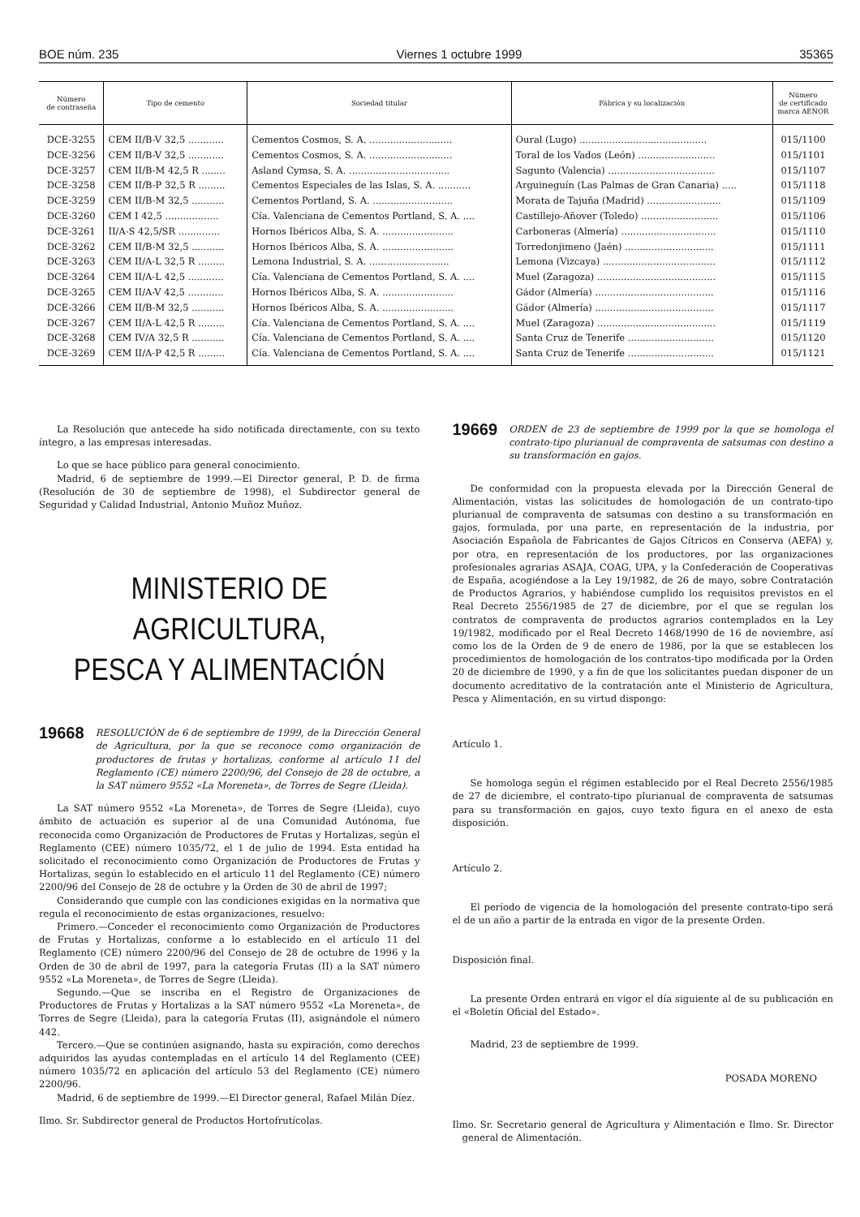BOE núm. 235 Viernes 1 octubre 1999 35365
| Número de contraseña | Tipo de cemento | Sociedad titular | Fábrica y su localización | Número de certificado marca AENOR |
| --- | --- | --- | --- | --- |
| DCE-3255 | CEM II/B-V 32,5 ............ | Cementos Cosmos, S. A. ............................ | Oural (Lugo) ........................................... | 015/1100 |
| DCE-3256 | CEM II/B-V 32,5 ............ | Cementos Cosmos, S. A. ............................ | Toral de los Vados (León) .......................... | 015/1101 |
| DCE-3257 | CEM II/B-M 42,5 R ........ | Asland Cymsa, S. A. .................................. | Sagunto (Valencia) .................................... | 015/1107 |
| DCE-3258 | CEM II/B-P 32,5 R ......... | Cementos Especiales de las Islas, S. A. ........... | Arguineguín (Las Palmas de Gran Canaria) ..... | 015/1118 |
| DCE-3259 | CEM II/B-M 32,5 ........... | Cementos Portland, S. A. ........................... | Morata de Tajuña (Madrid) ......................... | 015/1109 |
| DCE-3260 | CEM I 42,5 .................. | Cía. Valenciana de Cementos Portland, S. A. .... | Castillejo-Añover (Toledo) .......................... | 015/1106 |
| DCE-3261 | II/A-S 42,5/SR .............. | Hornos Ibéricos Alba, S. A. ........................ | Carboneras (Almería) ................................ | 015/1110 |
| DCE-3262 | CEM II/B-M 32,5 ........... | Hornos Ibéricos Alba, S. A. ........................ | Torredonjimeno (Jaén) .............................. | 015/1111 |
| DCE-3263 | CEM II/A-L 32,5 R ......... | Lemona Industrial, S. A. ........................... | Lemona (Vizcaya) ...................................... | 015/1112 |
| DCE-3264 | CEM II/A-L 42,5 ............ | Cía. Valenciana de Cementos Portland, S. A. .... | Muel (Zaragoza) ........................................ | 015/1115 |
| DCE-3265 | CEM II/A-V 42,5 ............ | Hornos Ibéricos Alba, S. A. ........................ | Gádor (Almería) ........................................ | 015/1116 |
| DCE-3266 | CEM II/B-M 32,5 ........... | Hornos Ibéricos Alba, S. A. ........................ | Gádor (Almería) ........................................ | 015/1117 |
| DCE-3267 | CEM II/A-L 42,5 R ......... | Cía. Valenciana de Cementos Portland, S. A. .... | Muel (Zaragoza) ........................................ | 015/1119 |
| DCE-3268 | CEM IV/A 32,5 R ........... | Cía. Valenciana de Cementos Portland, S. A. .... | Santa Cruz de Tenerife ............................. | 015/1120 |
| DCE-3269 | CEM II/A-P 42,5 R ......... | Cía. Valenciana de Cementos Portland, S. A. .... | Santa Cruz de Tenerife ............................. | 015/1121 |
La Resolución que antecede ha sido notificada directamente, con su texto íntegro, a las empresas interesadas.
Lo que se hace público para general conocimiento.
Madrid, 6 de septiembre de 1999.—El Director general, P. D. de firma (Resolución de 30 de septiembre de 1998), el Subdirector general de Seguridad y Calidad Industrial, Antonio Muñoz Muñoz.
MINISTERIO DE AGRICULTURA,
PESCA Y ALIMENTACIÓN
19668 RESOLUCIÓN de 6 de septiembre de 1999, de la Dirección General de Agricultura, por la que se reconoce como organización de productores de frutas y hortalizas, conforme al artículo 11 del Reglamento (CE) número 2200/96, del Consejo de 28 de octubre, a la SAT número 9552 «La Moreneta», de Torres de Segre (Lleida).
La SAT número 9552 «La Moreneta», de Torres de Segre (Lleida), cuyo ámbito de actuación es superior al de una Comunidad Autónoma, fue reconocida como Organización de Productores de Frutas y Hortalizas, según el Reglamento (CEE) número 1035/72, el 1 de julio de 1994. Esta entidad ha solicitado el reconocimiento como Organización de Productores de Frutas y Hortalizas, según lo establecido en el artículo 11 del Reglamento (CE) número 2200/96 del Consejo de 28 de octubre y la Orden de 30 de abril de 1997;
Considerando que cumple con las condiciones exigidas en la normativa que regula el reconocimiento de estas organizaciones, resuelvo:
Primero.—Conceder el reconocimiento como Organización de Productores de Frutas y Hortalizas, conforme a lo establecido en el artículo 11 del Reglamento (CE) número 2200/96 del Consejo de 28 de octubre de 1996 y la Orden de 30 de abril de 1997, para la categoría Frutas (II) a la SAT número 9552 «La Moreneta», de Torres de Segre (Lleida).
Segundo.—Que se inscriba en el Registro de Organizaciones de Productores de Frutas y Hortalizas a la SAT número 9552 «La Moreneta», de Torres de Segre (Lleida), para la categoría Frutas (II), asignándole el número 442.
Tercero.—Que se continúen asignando, hasta su expiración, como derechos adquiridos las ayudas contempladas en el artículo 14 del Reglamento (CEE) número 1035/72 en aplicación del artículo 53 del Reglamento (CE) número 2200/96.
Madrid, 6 de septiembre de 1999.—El Director general, Rafael Milán Díez.
Ilmo. Sr. Subdirector general de Productos Hortofrutícolas.
19669 ORDEN de 23 de septiembre de 1999 por la que se homologa el contrato-tipo plurianual de compraventa de satsumas con destino a su transformación en gajos.
De conformidad con la propuesta elevada por la Dirección General de Alimentación, vistas las solicitudes de homologación de un contrato-tipo plurianual de compraventa de satsumas con destino a su transformación en gajos, formulada, por una parte, en representación de la industria, por Asociación Española de Fabricantes de Gajos Cítricos en Conserva (AEFA) y, por otra, en representación de los productores, por las organizaciones profesionales agrarias ASAJA, COAG, UPA, y la Confederación de Cooperativas de España, acogiéndose a la Ley 19/1982, de 26 de mayo, sobre Contratación de Productos Agrarios, y habiéndose cumplido los requisitos previstos en el Real Decreto 2556/1985 de 27 de diciembre, por el que se regulan los contratos de compraventa de productos agrarios contemplados en la Ley 19/1982, modificado por el Real Decreto 1468/1990 de 16 de noviembre, así como los de la Orden de 9 de enero de 1986, por la que se establecen los procedimientos de homologación de los contratos-tipo modificada por la Orden 20 de diciembre de 1990, y a fin de que los solicitantes puedan disponer de un documento acreditativo de la contratación ante el Ministerio de Agricultura, Pesca y Alimentación, en su virtud dispongo:
Artículo 1.
Se homologa según el régimen establecido por el Real Decreto 2556/1985 de 27 de diciembre, el contrato-tipo plurianual de compraventa de satsumas para su transformación en gajos, cuyo texto figura en el anexo de esta disposición.
Artículo 2.
El período de vigencia de la homologación del presente contrato-tipo será el de un año a partir de la entrada en vigor de la presente Orden.
Disposición final.
La presente Orden entrará en vigor el día siguiente al de su publicación en el «Boletín Oficial del Estado».
Madrid, 23 de septiembre de 1999.
POSADA MORENO
Ilmo. Sr. Secretario general de Agricultura y Alimentación e Ilmo. Sr. Director general de Alimentación.